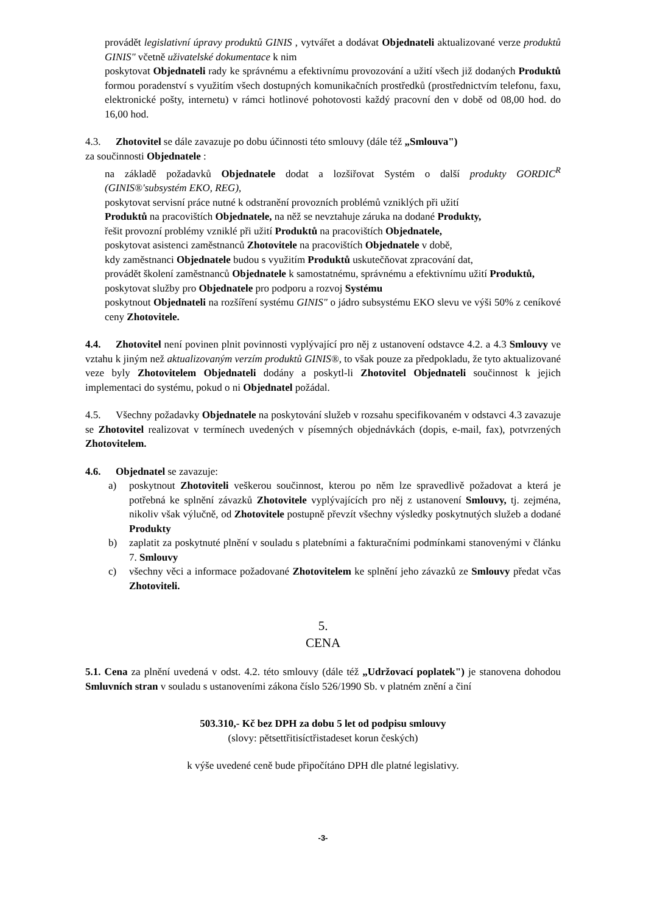provádět legislativní úpravy produktů GINIS , vytvářet a dodávat Objednateli aktualizované verze produktů GINIS" včetně uživatelské dokumentace k nim
poskytovat Objednateli rady ke správnému a efektivnímu provozování a užití všech již dodaných Produktů formou poradenství s využitím všech dostupných komunikačních prostředků (prostřednictvím telefonu, faxu, elektronické pošty, internetu) v rámci hotlinové pohotovosti každý pracovní den v době od 08,00 hod. do 16,00 hod.
4.3. Zhotovitel se dále zavazuje po dobu účinnosti této smlouvy (dále též „Smlouva")
za součinnosti Objednatele :
na základě požadavků Objednatele dodat a lozšiřovat Systém o další produkty GORDIC<sup>R</sup> (GINIS®'subsystém EKO, REG),
poskytovat servisní práce nutné k odstranění provozních problémů vzniklých při užití
Produktů na pracovištích Objednatele, na něž se nevztahuje záruka na dodané Produkty,
řešit provozní problémy vzniklé při užití Produktů na pracovištích Objednatele,
poskytovat asistenci zaměstnanců Zhotovitele na pracovištích Objednatele v době,
kdy zaměstnanci Objednatele budou s využitím Produktů uskutečňovat zpracování dat,
provádět školení zaměstnanců Objednatele k samostatnému, správnému a efektivnímu užití Produktů,
poskytovat služby pro Objednatele pro podporu a rozvoj Systému
poskytnout Objednateli na rozšíření systému GINIS" o jádro subsystému EKO slevu ve výši 50% z ceníkové ceny Zhotovitele.
4.4. Zhotovitel není povinen plnit povinnosti vyplývající pro něj z ustanovení odstavce 4.2. a 4.3 Smlouvy ve vztahu k jiným než aktualizovaným verzím produktů GINIS®, to však pouze za předpokladu, že tyto aktualizované veze byly Zhotovitelem Objednateli dodány a poskytl-li Zhotovitel Objednateli součinnost k jejich implementaci do systému, pokud o ni Objednatel požádal.
4.5. Všechny požadavky Objednatele na poskytování služeb v rozsahu specifikovaném v odstavci 4.3 zavazuje se Zhotovitel realizovat v termínech uvedených v písemných objednávkách (dopis, e-mail, fax), potvrzených Zhotovitelem.
4.6. Objednatel se zavazuje:
a) poskytnout Zhotoviteli veškerou součinnost, kterou po něm lze spravedlivě požadovat a která je potřebná ke splnění závazků Zhotovitele vyplývajících pro něj z ustanovení Smlouvy, tj. zejména, nikoliv však výlučně, od Zhotovitele postupně převzít všechny výsledky poskytnutých služeb a dodané Produkty
b) zaplatit za poskytnuté plnění v souladu s platebními a fakturačními podmínkami stanovenými v článku 7. Smlouvy
c) všechny věci a informace požadované Zhotovitelem ke splnění jeho závazků ze Smlouvy předat včas Zhotoviteli.
5.
CENA
5.1. Cena za plnění uvedená v odst. 4.2. této smlouvy (dále též „Udržovací poplatek") je stanovena dohodou Smluvních stran v souladu s ustanoveními zákona číslo 526/1990 Sb. v platném znění a činí
503.310,- Kč bez DPH za dobu 5 let od podpisu smlouvy
(slovy: pětsettřitisíctřistadeset korun českých)
k výše uvedené ceně bude připočítáno DPH dle platné legislativy.
-3-